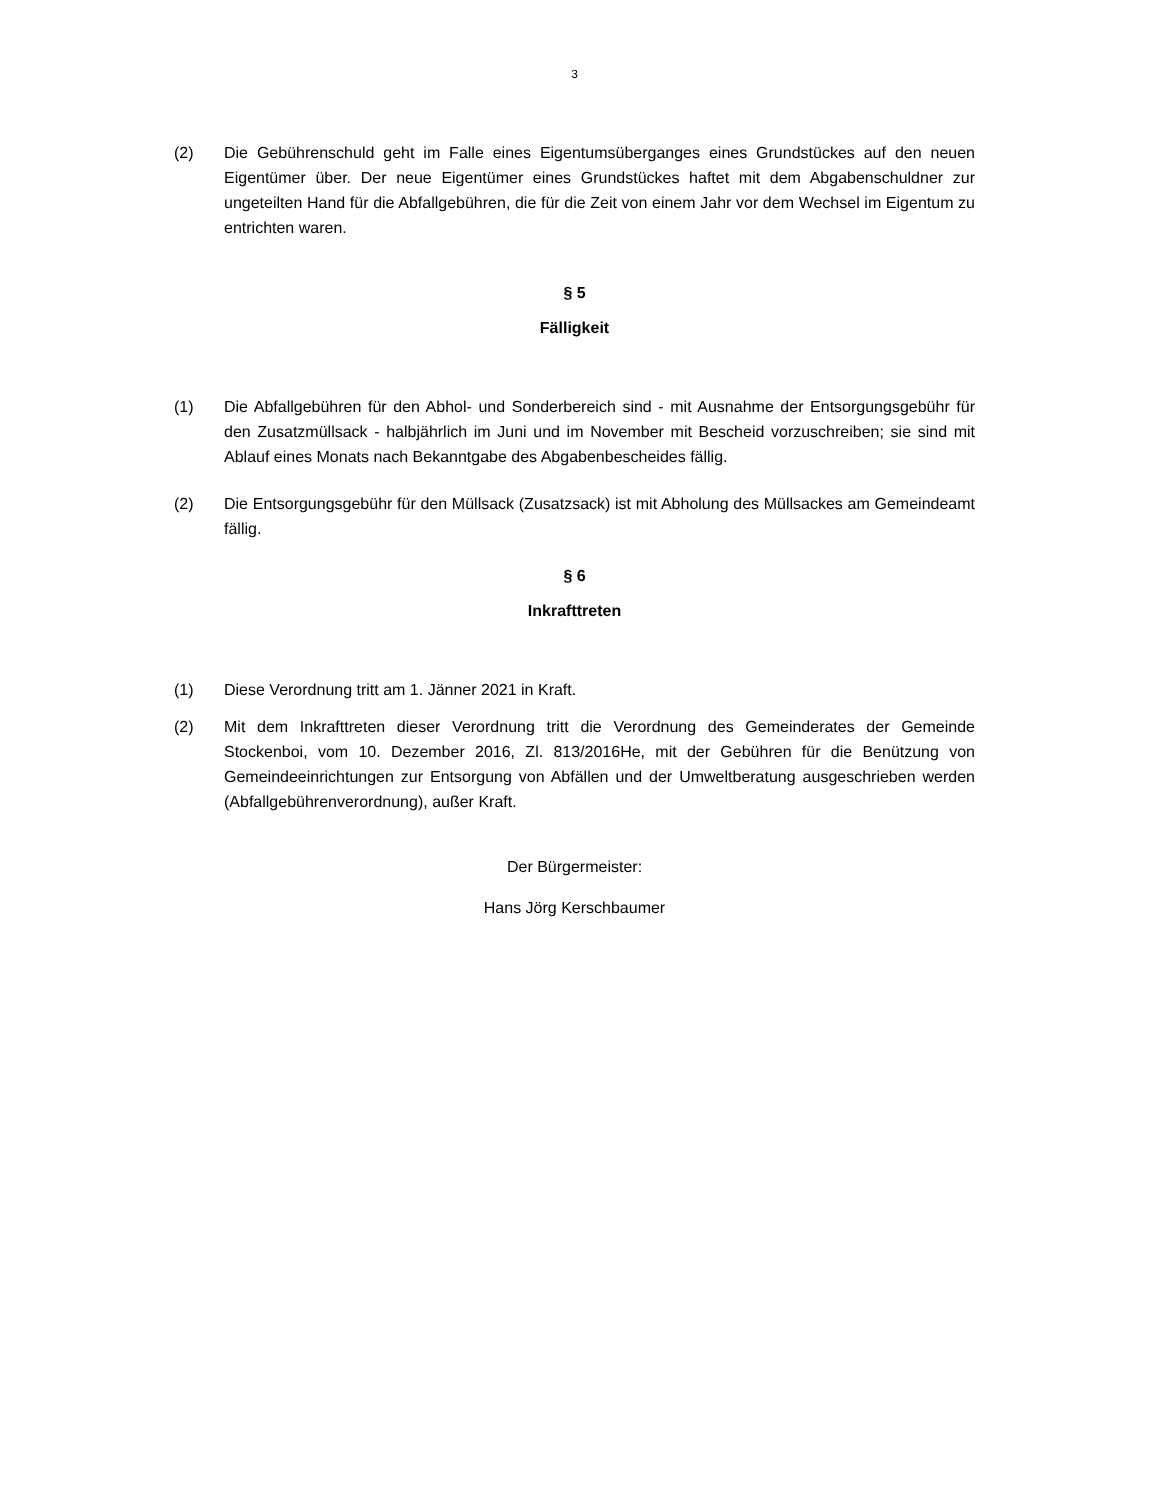3
(2) Die Gebührenschuld geht im Falle eines Eigentumsüberganges eines Grundstückes auf den neuen Eigentümer über. Der neue Eigentümer eines Grundstückes haftet mit dem Abgabenschuldner zur ungeteilten Hand für die Abfallgebühren, die für die Zeit von einem Jahr vor dem Wechsel im Eigentum zu entrichten waren.
§ 5
Fälligkeit
(1) Die Abfallgebühren für den Abhol- und Sonderbereich sind - mit Ausnahme der Entsorgungsgebühr für den Zusatzmüllsack - halbjährlich im Juni und im November mit Bescheid vorzuschreiben; sie sind mit Ablauf eines Monats nach Bekanntgabe des Abgabenbescheides fällig.
(2) Die Entsorgungsgebühr für den Müllsack (Zusatzsack) ist mit Abholung des Müllsackes am Gemeindeamt fällig.
§ 6
Inkrafttreten
(1) Diese Verordnung tritt am 1. Jänner 2021 in Kraft.
(2) Mit dem Inkrafttreten dieser Verordnung tritt die Verordnung des Gemeinderates der Gemeinde Stockenboi, vom 10. Dezember 2016, Zl. 813/2016He, mit der Gebühren für die Benützung von Gemeindeeinrichtungen zur Entsorgung von Abfällen und der Umweltberatung ausgeschrieben werden (Abfallgebührenverordnung), außer Kraft.
Der Bürgermeister:
Hans Jörg Kerschbaumer